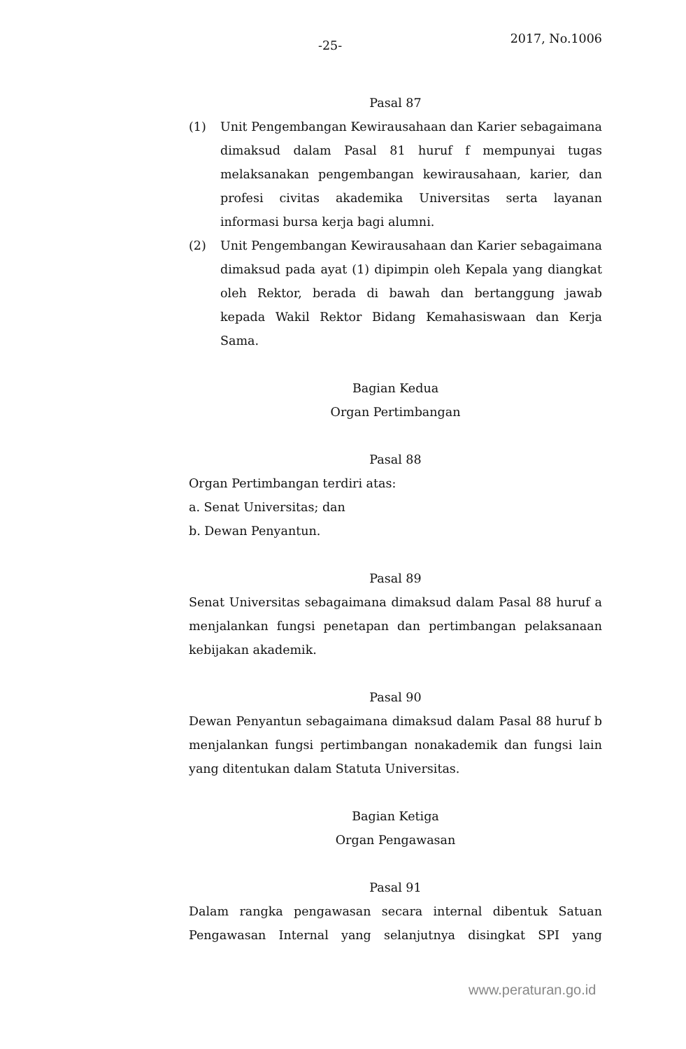-25- 2017, No.1006
Pasal 87
(1) Unit Pengembangan Kewirausahaan dan Karier sebagaimana dimaksud dalam Pasal 81 huruf f mempunyai tugas melaksanakan pengembangan kewirausahaan, karier, dan profesi civitas akademika Universitas serta layanan informasi bursa kerja bagi alumni.
(2) Unit Pengembangan Kewirausahaan dan Karier sebagaimana dimaksud pada ayat (1) dipimpin oleh Kepala yang diangkat oleh Rektor, berada di bawah dan bertanggung jawab kepada Wakil Rektor Bidang Kemahasiswaan dan Kerja Sama.
Bagian Kedua
Organ Pertimbangan
Pasal 88
Organ Pertimbangan terdiri atas:
a. Senat Universitas; dan
b. Dewan Penyantun.
Pasal 89
Senat Universitas sebagaimana dimaksud dalam Pasal 88 huruf a menjalankan fungsi penetapan dan pertimbangan pelaksanaan kebijakan akademik.
Pasal 90
Dewan Penyantun sebagaimana dimaksud dalam Pasal 88 huruf b menjalankan fungsi pertimbangan nonakademik dan fungsi lain yang ditentukan dalam Statuta Universitas.
Bagian Ketiga
Organ Pengawasan
Pasal 91
Dalam rangka pengawasan secara internal dibentuk Satuan Pengawasan Internal yang selanjutnya disingkat SPI yang
www.peraturan.go.id